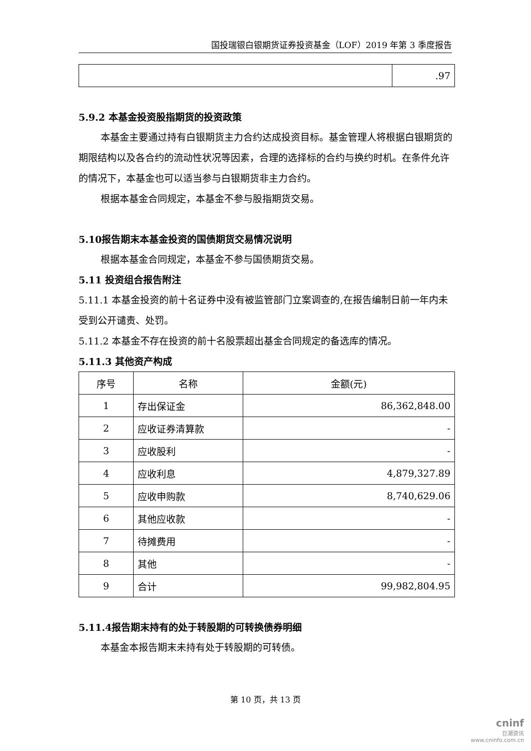国投瑞银白银期货证券投资基金（LOF）2019 年第 3 季度报告
| | .97 |
5.9.2 本基金投资股指期货的投资政策
本基金主要通过持有白银期货主力合约达成投资目标。基金管理人将根据白银期货的期限结构以及各合约的流动性状况等因素，合理的选择标的合约与换约时机。在条件允许的情况下，本基金也可以适当参与白银期货非主力合约。
根据本基金合同规定，本基金不参与股指期货交易。
5.10报告期末本基金投资的国债期货交易情况说明
根据本基金合同规定，本基金不参与国债期货交易。
5.11 投资组合报告附注
5.11.1 本基金投资的前十名证券中没有被监管部门立案调查的,在报告编制日前一年内未受到公开谴责、处罚。
5.11.2 本基金不存在投资的前十名股票超出基金合同规定的备选库的情况。
5.11.3 其他资产构成
| 序号 | 名称 | 金额(元) |
| --- | --- | --- |
| 1 | 存出保证金 | 86,362,848.00 |
| 2 | 应收证券清算款 | - |
| 3 | 应收股利 | - |
| 4 | 应收利息 | 4,879,327.89 |
| 5 | 应收申购款 | 8,740,629.06 |
| 6 | 其他应收款 | - |
| 7 | 待摊费用 | - |
| 8 | 其他 | - |
| 9 | 合计 | 99,982,804.95 |
5.11.4报告期末持有的处于转股期的可转换债券明细
本基金本报告期末未持有处于转股期的可转债。
第 10 页，共 13 页
cninf
巨潮资讯
www.cninfo.com.cn